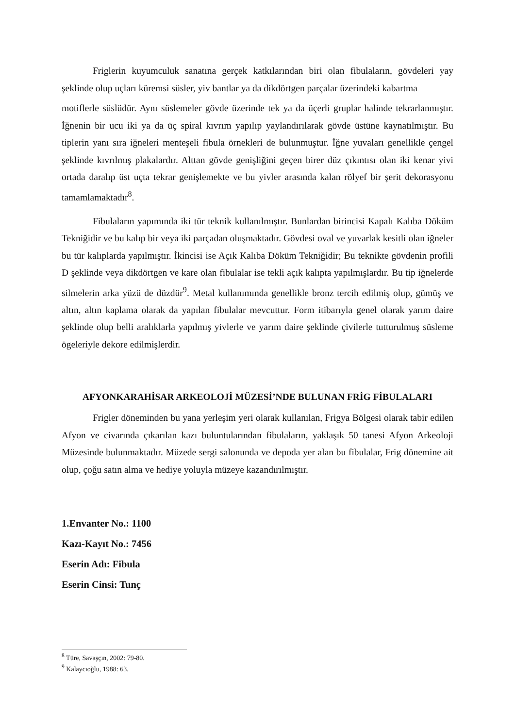Friglerin kuyumculuk sanatına gerçek katkılarından biri olan fibulaların, gövdeleri yay şeklinde olup uçları küremsi süsler, yiv bantlar ya da dikdörtgen parçalar üzerindeki kabartma
motiflerle süslüdür. Aynı süslemeler gövde üzerinde tek ya da üçerli gruplar halinde tekrarlanmıştır. İğnenin bir ucu iki ya da üç spiral kıvrım yapılıp yaylandırılarak gövde üstüne kaynatılmıştır. Bu tiplerin yanı sıra iğneleri menteşeli fibula örnekleri de bulunmuştur. İğne yuvaları genellikle çengel şeklinde kıvrılmış plakalardır. Alttan gövde genişliğini geçen birer düz çıkıntısı olan iki kenar yivi ortada daralıp üst uçta tekrar genişlemekte ve bu yivler arasında kalan rölyef bir şerit dekorasyonu tamamlamaktadır<sup>8</sup>.
Fibulaların yapımında iki tür teknik kullanılmıştır. Bunlardan birincisi Kapalı Kalıba Döküm Tekniğidir ve bu kalıp bir veya iki parçadan oluşmaktadır. Gövdesi oval ve yuvarlak kesitli olan iğneler bu tür kalıplarda yapılmıştır. İkincisi ise Açık Kalıba Döküm Tekniğidir; Bu teknikte gövdenin profili D şeklinde veya dikdörtgen ve kare olan fibulalar ise tekli açık kalıpta yapılmışlardır. Bu tip iğnelerde silmelerin arka yüzü de düzdür<sup>9</sup>. Metal kullanımında genellikle bronz tercih edilmiş olup, gümüş ve altın, altın kaplama olarak da yapılan fibulalar mevcuttur. Form itibarıyla genel olarak yarım daire şeklinde olup belli aralıklarla yapılmış yivlerle ve yarım daire şeklinde çivilerle tutturulmuş süsleme ögeleriyle dekore edilmişlerdir.
AFYONKARAHİSAR ARKEOLOJİ MÜZESİ’NDE BULUNAN FRİG FİBULALARI
Frigler döneminden bu yana yerleşim yeri olarak kullanılan, Frigya Bölgesi olarak tabir edilen Afyon ve civarında çıkarılan kazı buluntularından fibulaların, yaklaşık 50 tanesi Afyon Arkeoloji Müzesinde bulunmaktadır. Müzede sergi salonunda ve depoda yer alan bu fibulalar, Frig dönemine ait olup, çoğu satın alma ve hediye yoluyla müzeye kazandırılmıştır.
1.Envanter No.: 1100
Kazı-Kayıt No.: 7456
Eserin Adı: Fibula
Eserin Cinsi: Tunç
<sup>8</sup> Türe, Savaşçın, 2002: 79-80.
<sup>9</sup> Kalaycıoğlu, 1988: 63.